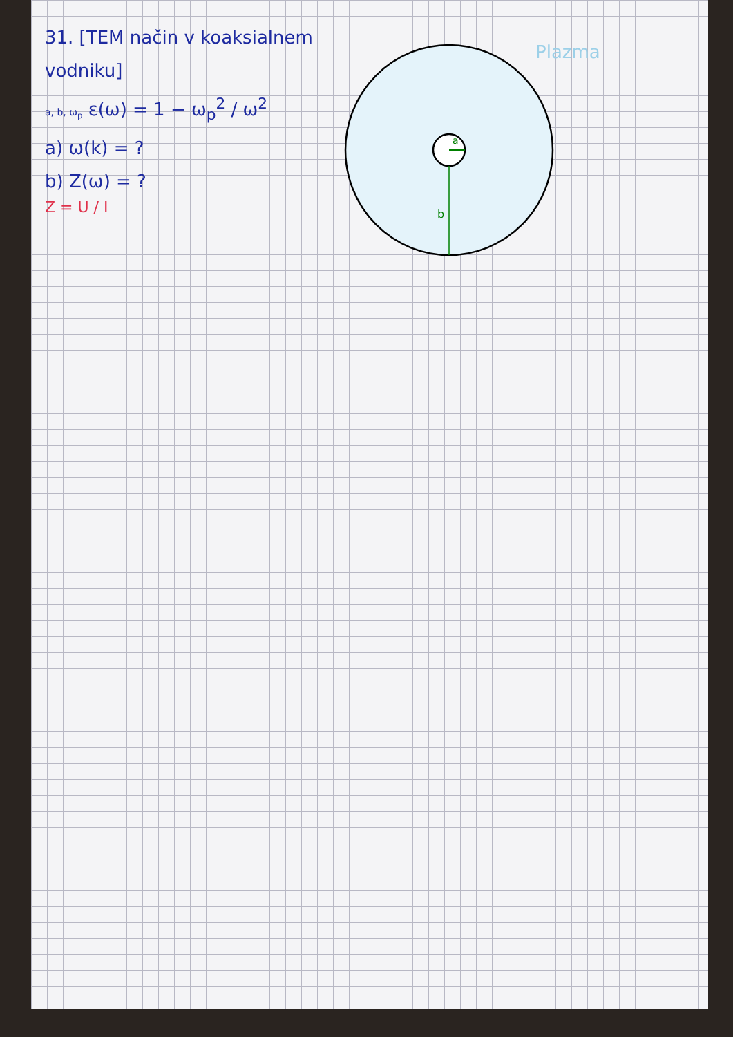31. [TEM način v koaksialnem vodniku]
a, b, ω<sub>p</sub> ε(ω) = 1 − ω<sub>p</sub><sup>2</sup> / ω<sup>2</sup>
a) ω(k) = ?
b) Z(ω) = ?
Z = U / I
Plazma
a
b